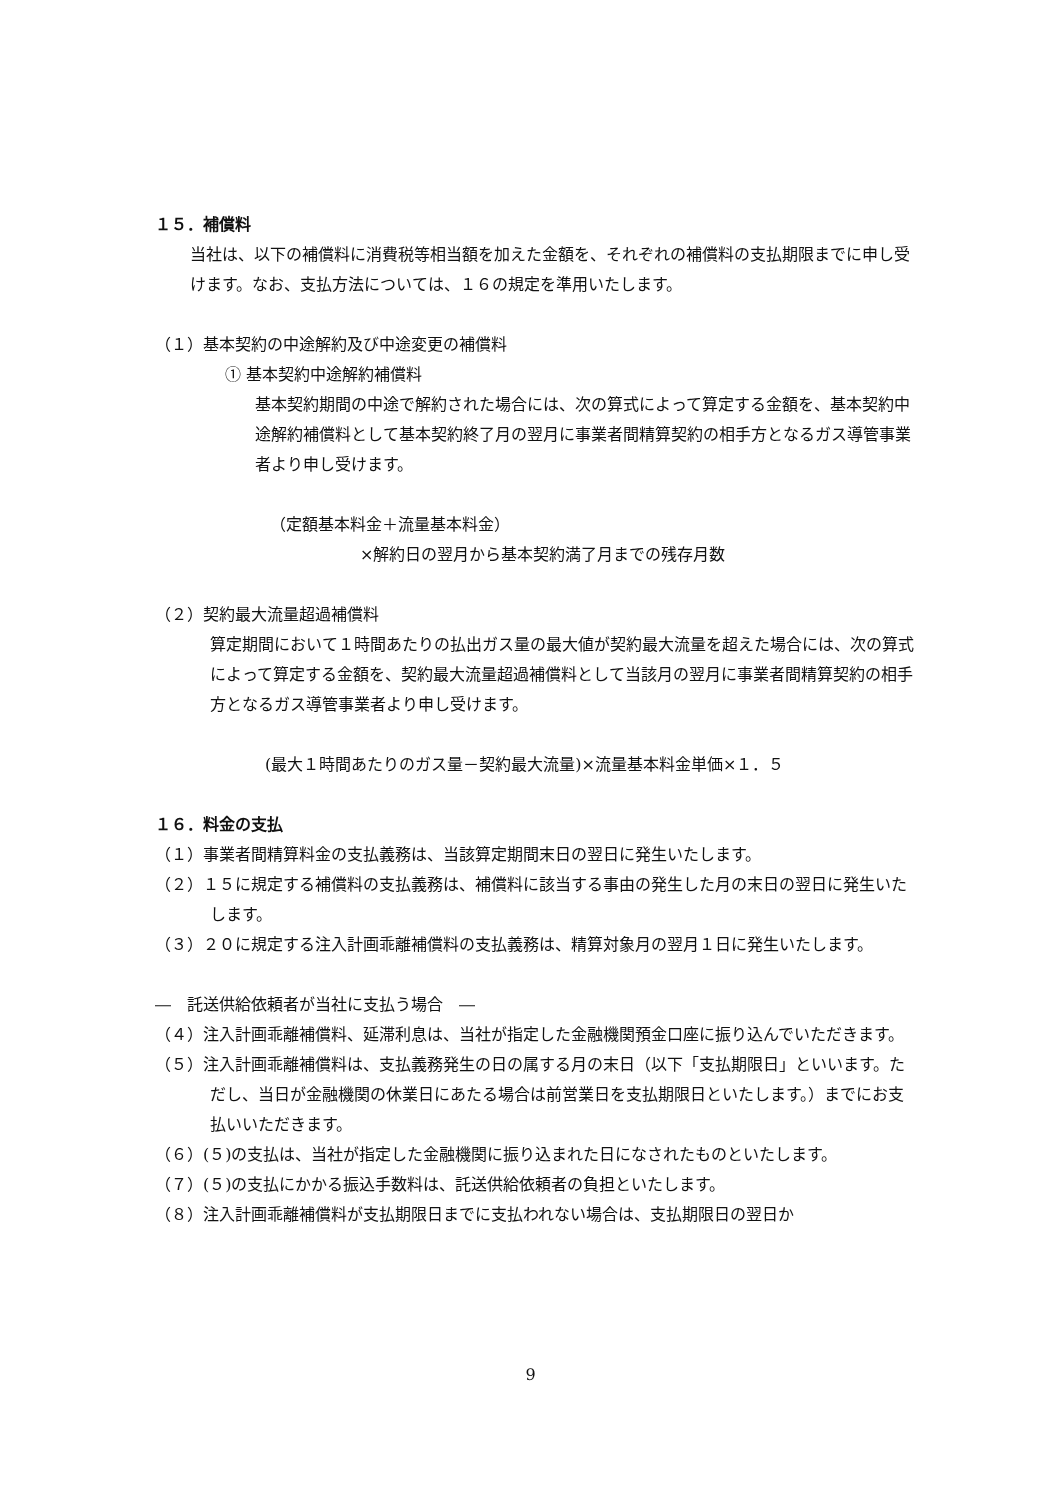１５．補償料
当社は、以下の補償料に消費税等相当額を加えた金額を、それぞれの補償料の支払期限までに申し受けます。なお、支払方法については、１６の規定を準用いたします。
（１）基本契約の中途解約及び中途変更の補償料
① 基本契約中途解約補償料
基本契約期間の中途で解約された場合には、次の算式によって算定する金額を、基本契約中途解約補償料として基本契約終了月の翌月に事業者間精算契約の相手方となるガス導管事業者より申し受けます。
（定額基本料金＋流量基本料金）
×解約日の翌月から基本契約満了月までの残存月数
（２）契約最大流量超過補償料
算定期間において１時間あたりの払出ガス量の最大値が契約最大流量を超えた場合には、次の算式によって算定する金額を、契約最大流量超過補償料として当該月の翌月に事業者間精算契約の相手方となるガス導管事業者より申し受けます。
(最大１時間あたりのガス量－契約最大流量)×流量基本料金単価×１．５
１６．料金の支払
（１）事業者間精算料金の支払義務は、当該算定期間末日の翌日に発生いたします。
（２）１５に規定する補償料の支払義務は、補償料に該当する事由の発生した月の末日の翌日に発生いたします。
（３）２０に規定する注入計画乖離補償料の支払義務は、精算対象月の翌月１日に発生いたします。
―　託送供給依頼者が当社に支払う場合　―
（４）注入計画乖離補償料、延滞利息は、当社が指定した金融機関預金口座に振り込んでいただきます。
（５）注入計画乖離補償料は、支払義務発生の日の属する月の末日（以下「支払期限日」といいます。ただし、当日が金融機関の休業日にあたる場合は前営業日を支払期限日といたします。）までにお支払いいただきます。
（６）(５)の支払は、当社が指定した金融機関に振り込まれた日になされたものといたします。
（７）(５)の支払にかかる振込手数料は、託送供給依頼者の負担といたします。
（８）注入計画乖離補償料が支払期限日までに支払われない場合は、支払期限日の翌日か
9